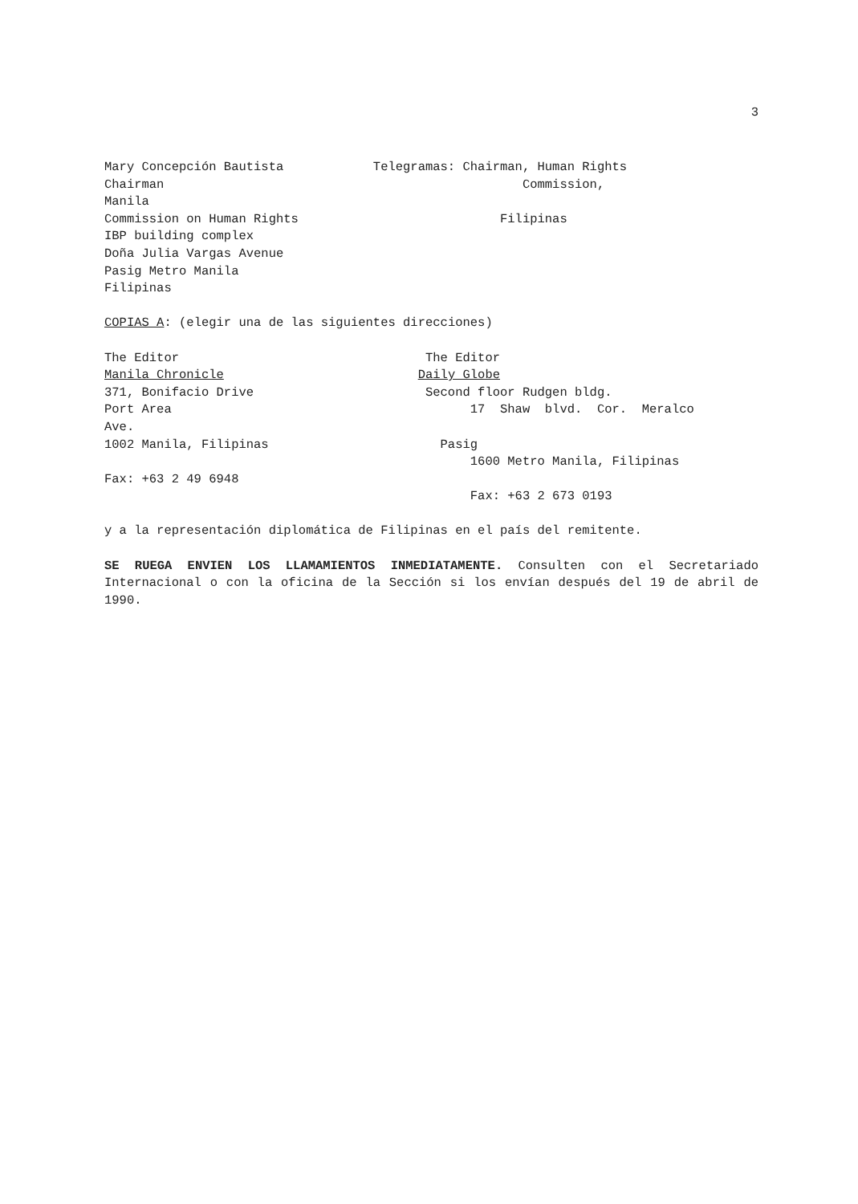3
Mary Concepción Bautista Telegramas: Chairman, Human Rights Chairman Commission, Manila Commission on Human Rights Filipinas IBP building complex Doña Julia Vargas Avenue Pasig Metro Manila Filipinas COPIAS A: (elegir una de las siguientes direcciones) The Editor The Editor Manila Chronicle Daily Globe 371, Bonifacio Drive Second floor Rudgen bldg. Port Area 17 Shaw blvd. Cor. Meralco Ave. 1002 Manila, Filipinas Pasig 1600 Metro Manila, Filipinas Fax: +63 2 49 6948 Fax: +63 2 673 0193 y a la representación diplomática de Filipinas en el país del remitente.
SE RUEGA ENVIEN LOS LLAMAMIENTOS INMEDIATAMENTE. Consulten con el Secretariado Internacional o con la oficina de la Sección si los envían después del 19 de abril de 1990.